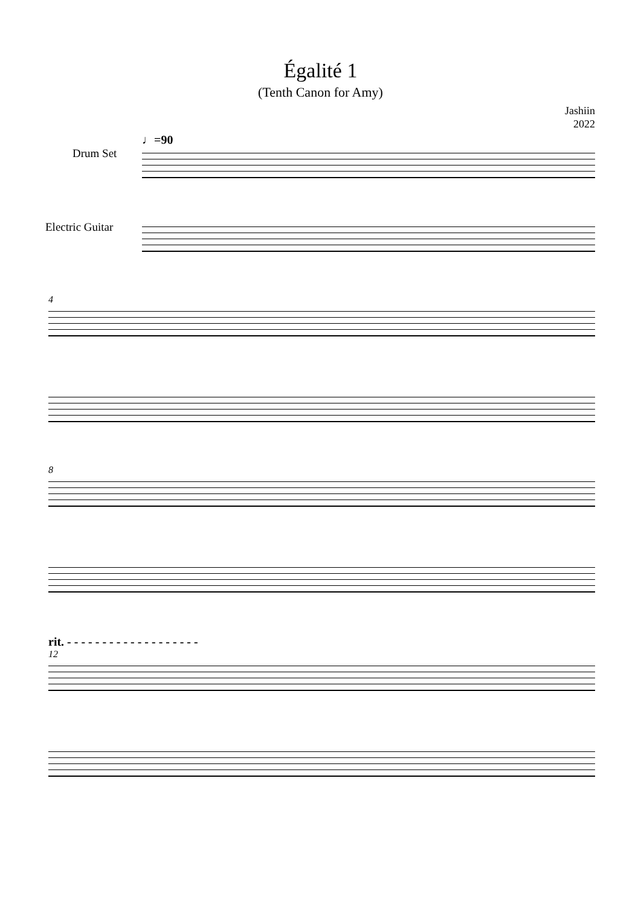Égalité 1
(Tenth Canon for Amy)
Jashiin
2022
♩=90
Drum Set
Electric Guitar
4
8
rit. - - - - - - - - - - - - - - - - - - -
12